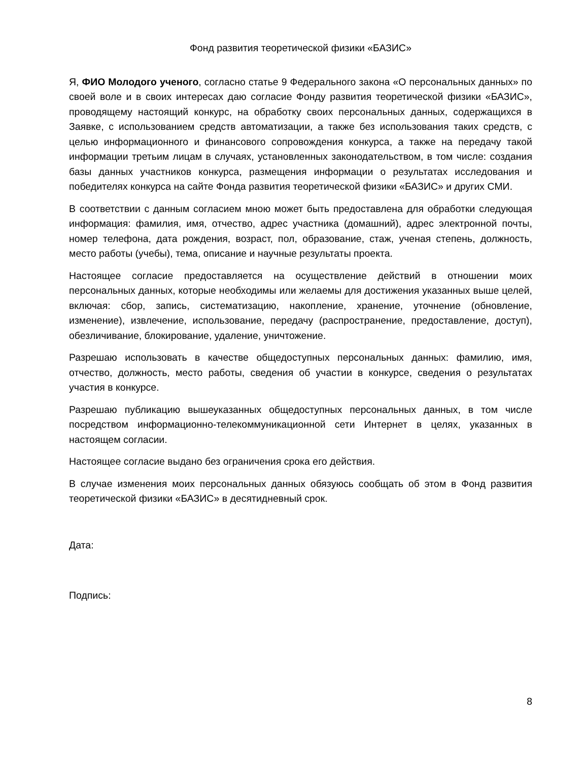Фонд развития теоретической физики «БАЗИС»
Я, ФИО Молодого ученого, согласно статье 9 Федерального закона «О персональных данных» по своей воле и в своих интересах даю согласие Фонду развития теоретической физики «БАЗИС», проводящему настоящий конкурс, на обработку своих персональных данных, содержащихся в Заявке, с использованием средств автоматизации, а также без использования таких средств, с целью информационного и финансового сопровождения конкурса, а также на передачу такой информации третьим лицам в случаях, установленных законодательством, в том числе: создания базы данных участников конкурса, размещения информации о результатах исследования и победителях конкурса на сайте Фонда развития теоретической физики «БАЗИС» и других СМИ.
В соответствии с данным согласием мною может быть предоставлена для обработки следующая информация: фамилия, имя, отчество, адрес участника (домашний), адрес электронной почты, номер телефона, дата рождения, возраст, пол, образование, стаж, ученая степень, должность, место работы (учебы), тема, описание и научные результаты проекта.
Настоящее согласие предоставляется на осуществление действий в отношении моих персональных данных, которые необходимы или желаемы для достижения указанных выше целей, включая: сбор, запись, систематизацию, накопление, хранение, уточнение (обновление, изменение), извлечение, использование, передачу (распространение, предоставление, доступ), обезличивание, блокирование, удаление, уничтожение.
Разрешаю использовать в качестве общедоступных персональных данных: фамилию, имя, отчество, должность, место работы, сведения об участии в конкурсе, сведения о результатах участия в конкурсе.
Разрешаю публикацию вышеуказанных общедоступных персональных данных, в том числе посредством информационно-телекоммуникационной сети Интернет в целях, указанных в настоящем согласии.
Настоящее согласие выдано без ограничения срока его действия.
В случае изменения моих персональных данных обязуюсь сообщать об этом в Фонд развития теоретической физики «БАЗИС» в десятидневный срок.
Дата:
Подпись:
8